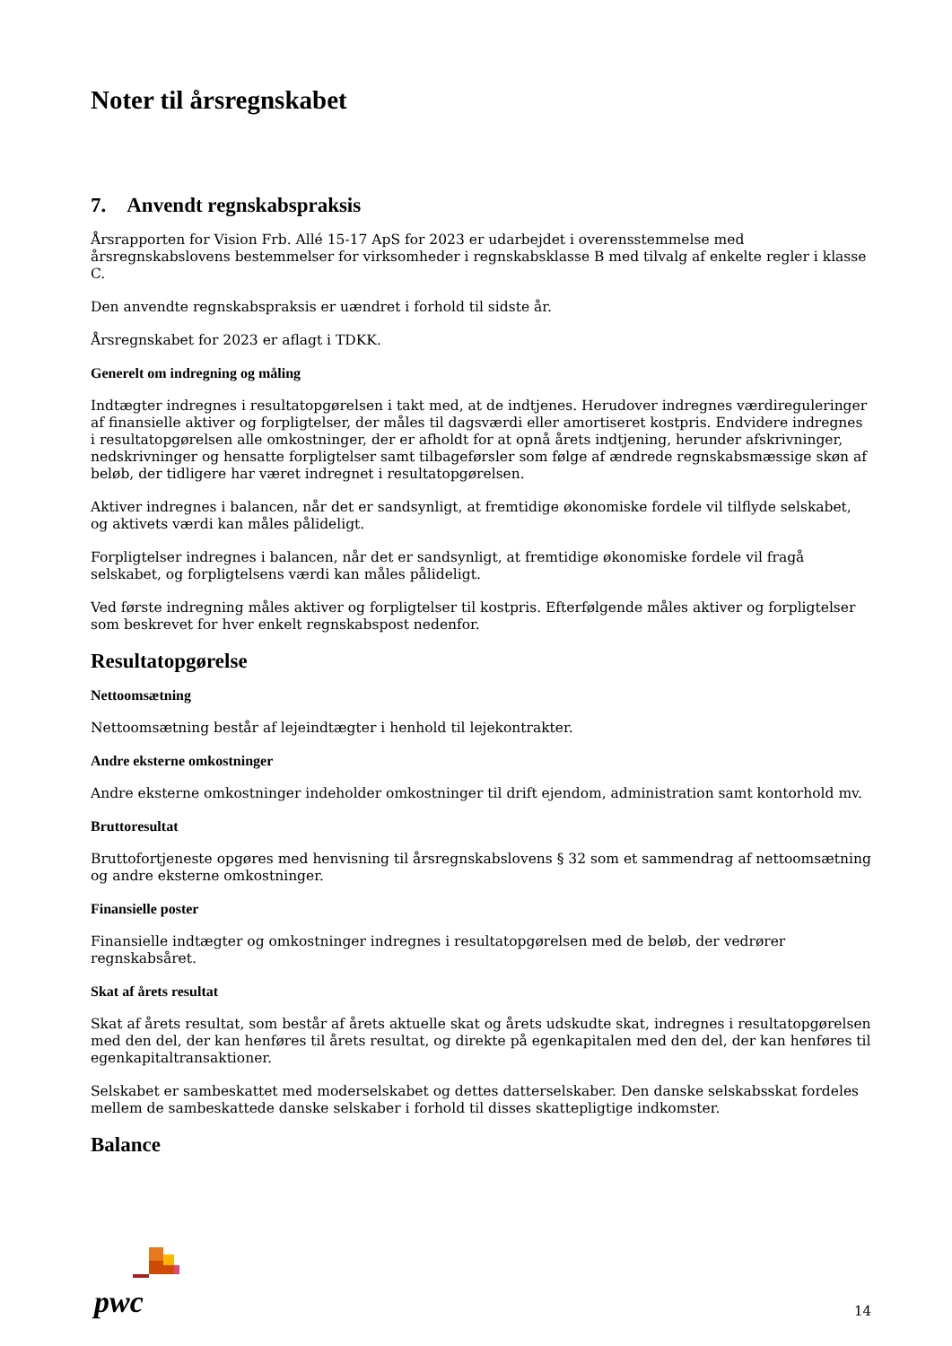Noter til årsregnskabet
7. Anvendt regnskabspraksis
Årsrapporten for Vision Frb. Allé 15-17 ApS for 2023 er udarbejdet i overensstemmelse med årsregnskabslovens bestemmelser for virksomheder i regnskabsklasse B med tilvalg af enkelte regler i klasse C.
Den anvendte regnskabspraksis er uændret i forhold til sidste år.
Årsregnskabet for 2023 er aflagt i TDKK.
Generelt om indregning og måling
Indtægter indregnes i resultatopgørelsen i takt med, at de indtjenes. Herudover indregnes værdireguleringer af finansielle aktiver og forpligtelser, der måles til dagsværdi eller amortiseret kostpris. Endvidere indregnes i resultatopgørelsen alle omkostninger, der er afholdt for at opnå årets indtjening, herunder afskrivninger, nedskrivninger og hensatte forpligtelser samt tilbageførsler som følge af ændrede regnskabsmæssige skøn af beløb, der tidligere har været indregnet i resultatopgørelsen.
Aktiver indregnes i balancen, når det er sandsynligt, at fremtidige økonomiske fordele vil tilflyde selskabet, og aktivets værdi kan måles pålideligt.
Forpligtelser indregnes i balancen, når det er sandsynligt, at fremtidige økonomiske fordele vil fragå selskabet, og forpligtelsens værdi kan måles pålideligt.
Ved første indregning måles aktiver og forpligtelser til kostpris. Efterfølgende måles aktiver og forpligtelser som beskrevet for hver enkelt regnskabspost nedenfor.
Resultatopgørelse
Nettoomsætning
Nettoomsætning består af lejeindtægter i henhold til lejekontrakter.
Andre eksterne omkostninger
Andre eksterne omkostninger indeholder omkostninger til drift ejendom, administration samt kontorhold mv.
Bruttoresultat
Bruttofortjeneste opgøres med henvisning til årsregnskabslovens § 32 som et sammendrag af nettoomsætning og andre eksterne omkostninger.
Finansielle poster
Finansielle indtægter og omkostninger indregnes i resultatopgørelsen med de beløb, der vedrører regnskabsåret.
Skat af årets resultat
Skat af årets resultat, som består af årets aktuelle skat og årets udskudte skat, indregnes i resultatopgørelsen med den del, der kan henføres til årets resultat, og direkte på egenkapitalen med den del, der kan henføres til egenkapitaltransaktioner.
Selskabet er sambeskattet med moderselskabet og dettes datterselskaber. Den danske selskabsskat fordeles mellem de sambeskattede danske selskaber i forhold til disses skattepligtige indkomster.
Balance
pwc 14